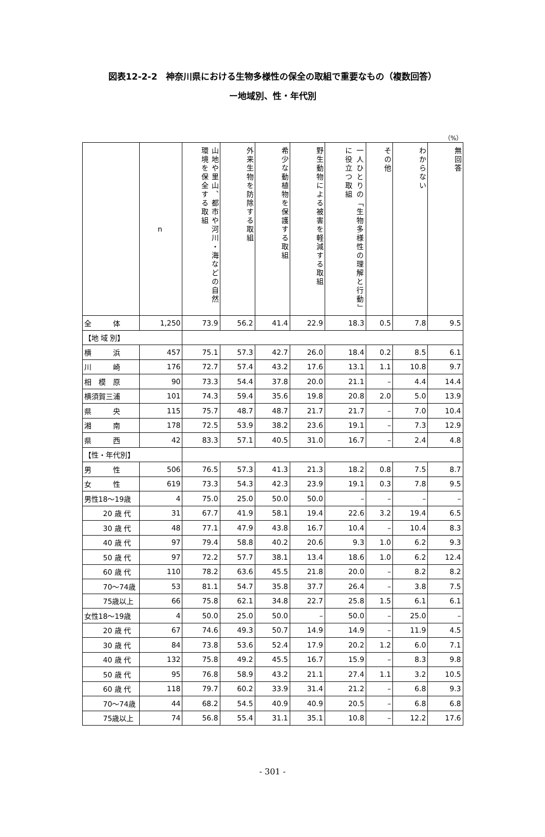図表12-2-2　神奈川県における生物多様性の保全の取組で重要なもの（複数回答）
ー地域別、性・年代別
（%）
| | n | 山地や里山、都市や河川・海などの自然環境を保全する取組 | 外来生物を防除する取組 | 希少な動植物を保護する取組 | 野生動物による被害を軽減する取組 | 一人ひとりの「生物多様性の理解と行動」に役立つ取組 | その他 | わからない | 無回答 |
| --- | --- | --- | --- | --- | --- | --- | --- | --- | --- |
| 全 体 | 1,250 | 73.9 | 56.2 | 41.4 | 22.9 | 18.3 | 0.5 | 7.8 | 9.5 |
| 【地 域 別】 | | | | | | | | | |
| 横 浜 | 457 | 75.1 | 57.3 | 42.7 | 26.0 | 18.4 | 0.2 | 8.5 | 6.1 |
| 川 崎 | 176 | 72.7 | 57.4 | 43.2 | 17.6 | 13.1 | 1.1 | 10.8 | 9.7 |
| 相 模 原 | 90 | 73.3 | 54.4 | 37.8 | 20.0 | 21.1 | – | 4.4 | 14.4 |
| 横須賀三浦 | 101 | 74.3 | 59.4 | 35.6 | 19.8 | 20.8 | 2.0 | 5.0 | 13.9 |
| 県 央 | 115 | 75.7 | 48.7 | 48.7 | 21.7 | 21.7 | – | 7.0 | 10.4 |
| 湘 南 | 178 | 72.5 | 53.9 | 38.2 | 23.6 | 19.1 | – | 7.3 | 12.9 |
| 県 西 | 42 | 83.3 | 57.1 | 40.5 | 31.0 | 16.7 | – | 2.4 | 4.8 |
| 【性・年代別】 | | | | | | | | | |
| 男 性 | 506 | 76.5 | 57.3 | 41.3 | 21.3 | 18.2 | 0.8 | 7.5 | 8.7 |
| 女 性 | 619 | 73.3 | 54.3 | 42.3 | 23.9 | 19.1 | 0.3 | 7.8 | 9.5 |
| 男性18～19歳 | 4 | 75.0 | 25.0 | 50.0 | 50.0 | – | – | – | – |
| 20 歳 代 | 31 | 67.7 | 41.9 | 58.1 | 19.4 | 22.6 | 3.2 | 19.4 | 6.5 |
| 30 歳 代 | 48 | 77.1 | 47.9 | 43.8 | 16.7 | 10.4 | – | 10.4 | 8.3 |
| 40 歳 代 | 97 | 79.4 | 58.8 | 40.2 | 20.6 | 9.3 | 1.0 | 6.2 | 9.3 |
| 50 歳 代 | 97 | 72.2 | 57.7 | 38.1 | 13.4 | 18.6 | 1.0 | 6.2 | 12.4 |
| 60 歳 代 | 110 | 78.2 | 63.6 | 45.5 | 21.8 | 20.0 | – | 8.2 | 8.2 |
| 70～74歳 | 53 | 81.1 | 54.7 | 35.8 | 37.7 | 26.4 | – | 3.8 | 7.5 |
| 75歳以上 | 66 | 75.8 | 62.1 | 34.8 | 22.7 | 25.8 | 1.5 | 6.1 | 6.1 |
| 女性18～19歳 | 4 | 50.0 | 25.0 | 50.0 | – | 50.0 | – | 25.0 | – |
| 20 歳 代 | 67 | 74.6 | 49.3 | 50.7 | 14.9 | 14.9 | – | 11.9 | 4.5 |
| 30 歳 代 | 84 | 73.8 | 53.6 | 52.4 | 17.9 | 20.2 | 1.2 | 6.0 | 7.1 |
| 40 歳 代 | 132 | 75.8 | 49.2 | 45.5 | 16.7 | 15.9 | – | 8.3 | 9.8 |
| 50 歳 代 | 95 | 76.8 | 58.9 | 43.2 | 21.1 | 27.4 | 1.1 | 3.2 | 10.5 |
| 60 歳 代 | 118 | 79.7 | 60.2 | 33.9 | 31.4 | 21.2 | – | 6.8 | 9.3 |
| 70～74歳 | 44 | 68.2 | 54.5 | 40.9 | 40.9 | 20.5 | – | 6.8 | 6.8 |
| 75歳以上 | 74 | 56.8 | 55.4 | 31.1 | 35.1 | 10.8 | – | 12.2 | 17.6 |
- 301 -